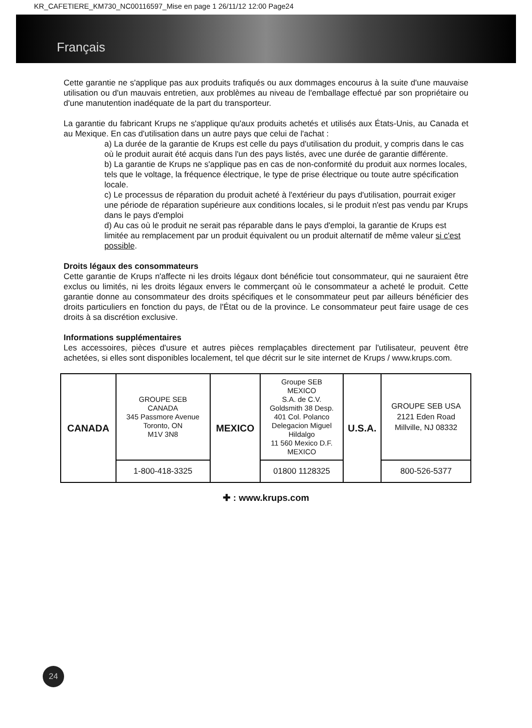KR_CAFETIERE_KM730_NC00116597_Mise en page 1 26/11/12 12:00 Page24
Français
Cette garantie ne s'applique pas aux produits trafiqués ou aux dommages encourus à la suite d'une mauvaise utilisation ou d'un mauvais entretien, aux problèmes au niveau de l'emballage effectué par son propriétaire ou d'une manutention inadéquate de la part du transporteur.
La garantie du fabricant Krups ne s'applique qu'aux produits achetés et utilisés aux États-Unis, au Canada et au Mexique. En cas d'utilisation dans un autre pays que celui de l'achat :
a) La durée de la garantie de Krups est celle du pays d'utilisation du produit, y compris dans le cas où le produit aurait été acquis dans l'un des pays listés, avec une durée de garantie différente.
b) La garantie de Krups ne s'applique pas en cas de non-conformité du produit aux normes locales, tels que le voltage, la fréquence électrique, le type de prise électrique ou toute autre spécification locale.
c) Le processus de réparation du produit acheté à l'extérieur du pays d'utilisation, pourrait exiger une période de réparation supérieure aux conditions locales, si le produit n'est pas vendu par Krups dans le pays d'emploi
d) Au cas où le produit ne serait pas réparable dans le pays d'emploi, la garantie de Krups est limitée au remplacement par un produit équivalent ou un produit alternatif de même valeur si c'est possible.
Droits légaux des consommateurs
Cette garantie de Krups n'affecte ni les droits légaux dont bénéficie tout consommateur, qui ne sauraient être exclus ou limités, ni les droits légaux envers le commerçant où le consommateur a acheté le produit. Cette garantie donne au consommateur des droits spécifiques et le consommateur peut par ailleurs bénéficier des droits particuliers en fonction du pays, de l'État ou de la province. Le consommateur peut faire usage de ces droits à sa discrétion exclusive.
Informations supplémentaires
Les accessoires, pièces d'usure et autres pièces remplaçables directement par l'utilisateur, peuvent être achetées, si elles sont disponibles localement, tel que décrit sur le site internet de Krups / www.krups.com.
| CANADA | GROUPE SEB CANADA 345 Passmore Avenue Toronto, ON M1V 3N8 | MEXICO | Groupe SEB MEXICO S.A. de C.V. Goldsmith 38 Desp. 401 Col. Polanco Delegacion Miguel Hildalgo 11 560 Mexico D.F. MEXICO | U.S.A. | GROUPE SEB USA 2121 Eden Road Millville, NJ 08332 |
| | 1-800-418-3325 | | 01800 1128325 | | 800-526-5377 |
✚ : www.krups.com
24